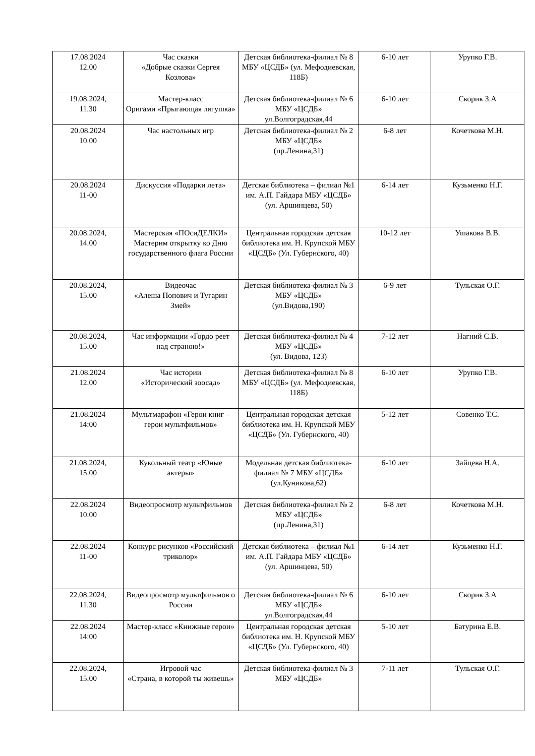| 17.08.2024 12.00 | Час сказки «Добрые сказки Сергея Козлова» | Детская библиотека-филиал № 8 МБУ «ЦСДБ» (ул. Мефодиевская, 118Б) | 6-10 лет | Урупко Г.В. |
| 19.08.2024, 11.30 | Мастер-класс Оригами «Прыгающая лягушка» | Детская библиотека-филиал № 6 МБУ «ЦСДБ» ул.Волгоградская,44 | 6-10 лет | Скорик З.А |
| 20.08.2024 10.00 | Час настольных игр | Детская библиотека-филиал № 2 МБУ «ЦСДБ» (пр.Ленина,31) | 6-8 лет | Кочеткова М.Н. |
| 20.08.2024 11-00 | Дискуссия «Подарки лета» | Детская библиотека – филиал №1 им. А.П. Гайдара МБУ «ЦСДБ» (ул. Аршинцева, 50) | 6-14 лет | Кузьменко Н.Г. |
| 20.08.2024, 14.00 | Мастерская «ПОсиДЕЛКИ» Мастерим открытку ко Дню государственного флага России | Центральная городская детская библиотека им. Н. Крупской МБУ «ЦСДБ» (Ул. Губернского, 40) | 10-12 лет | Ушакова В.В. |
| 20.08.2024, 15.00 | Видеочас «Алеша Попович и Тугарин Змей» | Детская библиотека-филиал № 3 МБУ «ЦСДБ» (ул.Видова,190) | 6-9 лет | Тульская О.Г. |
| 20.08.2024, 15.00 | Час информации «Гордо реет над страною!» | Детская библиотека-филиал № 4 МБУ «ЦСДБ» (ул. Видова, 123) | 7-12 лет | Нагний С.В. |
| 21.08.2024 12.00 | Час истории «Исторический зоосад» | Детская библиотека-филиал № 8 МБУ «ЦСДБ» (ул. Мефодиевская, 118Б) | 6-10 лет | Урупко Г.В. |
| 21.08.2024 14:00 | Мультмарафон «Герои книг – герои мультфильмов» | Центральная городская детская библиотека им. Н. Крупской МБУ «ЦСДБ» (Ул. Губернского, 40) | 5-12 лет | Совенко Т.С. |
| 21.08.2024, 15.00 | Кукольный театр «Юные актеры» | Модельная детская библиотека-филиал № 7 МБУ «ЦСДБ» (ул.Куникова,62) | 6-10 лет | Зайцева Н.А. |
| 22.08.2024 10.00 | Видеопросмотр мультфильмов | Детская библиотека-филиал № 2 МБУ «ЦСДБ» (пр.Ленина,31) | 6-8 лет | Кочеткова М.Н. |
| 22.08.2024 11-00 | Конкурс рисунков «Российский триколор» | Детская библиотека – филиал №1 им. А.П. Гайдара МБУ «ЦСДБ» (ул. Аршинцева, 50) | 6-14 лет | Кузьменко Н.Г. |
| 22.08.2024, 11.30 | Видеопросмотр мультфильмов о России | Детская библиотека-филиал № 6 МБУ «ЦСДБ» ул.Волгоградская,44 | 6-10 лет | Скорик З.А |
| 22.08.2024 14:00 | Мастер-класс «Книжные герои» | Центральная городская детская библиотека им. Н. Крупской МБУ «ЦСДБ» (Ул. Губернского, 40) | 5-10 лет | Батурина Е.В. |
| 22.08.2024, 15.00 | Игровой час «Страна, в которой ты живешь» | Детская библиотека-филиал № 3 МБУ «ЦСДБ» | 7-11 лет | Тульская О.Г. |